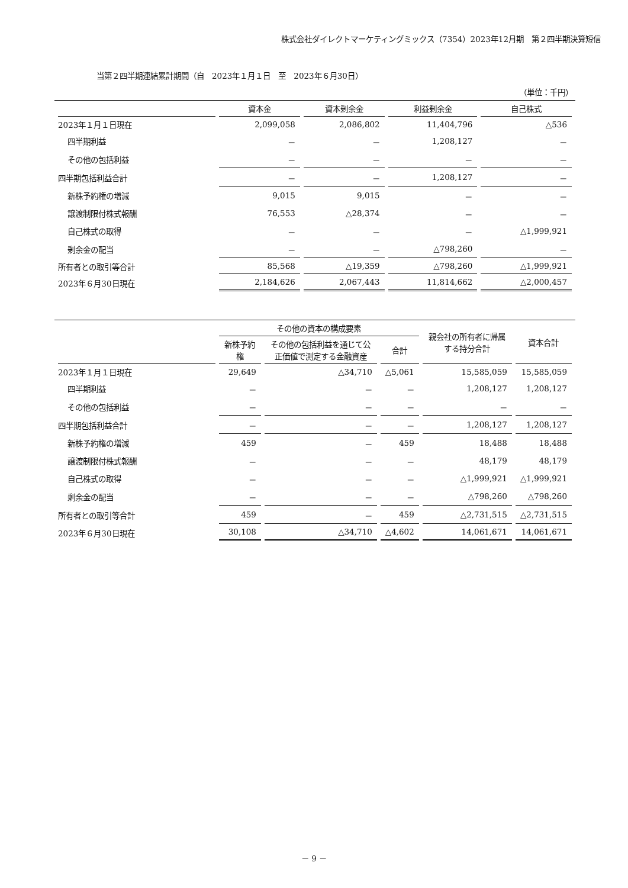株式会社ダイレクトマーケティングミックス（7354）2023年12月期　第２四半期決算短信
当第２四半期連結累計期間（自　2023年１月１日　至　2023年６月30日）
（単位：千円）
| | 資本金 | 資本剰余金 | 利益剰余金 | 自己株式 |
| --- | --- | --- | --- | --- |
| 2023年１月１日現在 | 2,099,058 | 2,086,802 | 11,404,796 | △536 |
| 四半期利益 | － | － | 1,208,127 | － |
| その他の包括利益 | － | － | － | － |
| 四半期包括利益合計 | － | － | 1,208,127 | － |
| 新株予約権の増減 | 9,015 | 9,015 | － | － |
| 譲渡制限付株式報酬 | 76,553 | △28,374 | － | － |
| 自己株式の取得 | － | － | － | △1,999,921 |
| 剰余金の配当 | － | － | △798,260 | － |
| 所有者との取引等合計 | 85,568 | △19,359 | △798,260 | △1,999,921 |
| 2023年６月30日現在 | 2,184,626 | 2,067,443 | 11,814,662 | △2,000,457 |
| | その他の資本の構成要素 | | | 親会社の所有者に帰属する持分合計 | 資本合計 |
| --- | --- | --- | --- | --- | --- |
| | 新株予約権 | その他の包括利益を通じて公正価値で測定する金融資産 | 合計 | | |
| 2023年１月１日現在 | 29,649 | △34,710 | △5,061 | 15,585,059 | 15,585,059 |
| 四半期利益 | － | － | － | 1,208,127 | 1,208,127 |
| その他の包括利益 | － | － | － | － | － |
| 四半期包括利益合計 | － | － | － | 1,208,127 | 1,208,127 |
| 新株予約権の増減 | 459 | － | 459 | 18,488 | 18,488 |
| 譲渡制限付株式報酬 | － | － | － | 48,179 | 48,179 |
| 自己株式の取得 | － | － | － | △1,999,921 | △1,999,921 |
| 剰余金の配当 | － | － | － | △798,260 | △798,260 |
| 所有者との取引等合計 | 459 | － | 459 | △2,731,515 | △2,731,515 |
| 2023年６月30日現在 | 30,108 | △34,710 | △4,602 | 14,061,671 | 14,061,671 |
－ 9 －